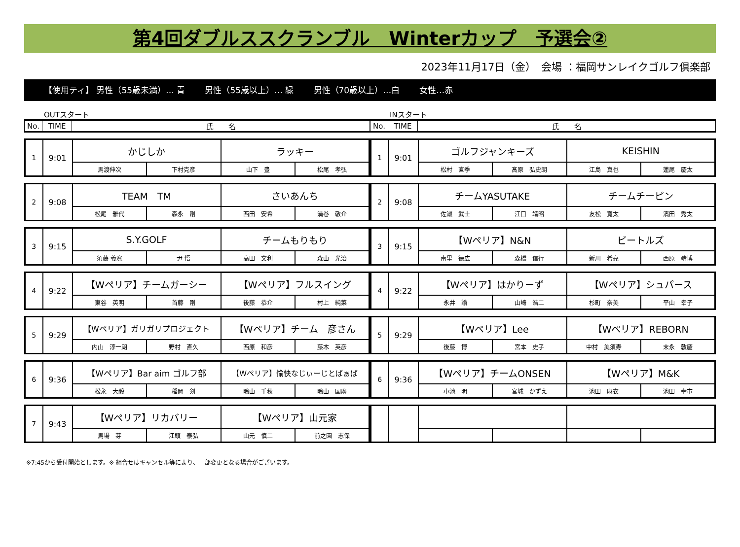第4回ダブルススクランブル　Winterカップ　予選会②
2023年11月17日（金）　会場 ：福岡サンレイクゴルフ倶楽部
【使用ティ】 男性（55歳未満）… 青 男性（55歳以上）… 緑 男性（70歳以上）…白 女性…赤
OUTスタート
| No. | TIME | 氏 名 |
| --- | --- | --- |
| 1 | 9:01 | かじしか | | ラッキー | |
| | | 馬渡伸次 | 下村克彦 | 山下 豊 | 松尾 孝弘 |
| 2 | 9:08 | TEAM TM | | さいあんち | |
| | | 松尾 雅代 | 森永 剛 | 西田 安希 | 渦巻 敬介 |
| 3 | 9:15 | S.Y.GOLF | | チームもりもり | |
| | | 須藤 義寛 | 尹 悟 | 高田 文利 | 森山 光治 |
| 4 | 9:22 | 【Wペリア】チームガーシー | | 【Wペリア】フルスイング | |
| | | 東谷 英明 | 首藤 剛 | 後藤 恭介 | 村上 純菜 |
| 5 | 9:29 | 【Wペリア】ガリガリプロジェクト | | 【Wペリア】チーム 彦さん | |
| | | 内山 淳一朗 | 野村 直久 | 西原 和彦 | 藤木 英彦 |
| 6 | 9:36 | 【Wペリア】Bar aim ゴルフ部 | | 【Wペリア】愉快なじぃーじとばぁば | |
| | | 松永 大毅 | 稲岡 剣 | 鴫山 千秋 | 鴫山 国廣 |
| 7 | 9:43 | 【Wペリア】リカバリー | | 【Wペリア】山元家 | |
| | | 馬場 芽 | 江頭 泰弘 | 山元 慎二 | 前之園 志保 |
INスタート
| No. | TIME | 氏 名 |
| --- | --- | --- |
| 1 | 9:01 | ゴルフジャンキーズ | | KEISHIN | |
| | | 松村 直季 | 髙原 弘史朗 | 江島 真也 | 蓮尾 慶太 |
| 2 | 9:08 | チームYASUTAKE | | チームチーピン | |
| | | 佐瀬 武士 | 江口 靖昭 | 友松 寛太 | 濱田 秀太 |
| 3 | 9:15 | 【Wペリア】N&N | | ビートルズ | |
| | | 南里 徳広 | 森橋 信行 | 新川 希亮 | 西原 靖博 |
| 4 | 9:22 | 【Wペリア】はかりーず | | 【Wペリア】シュパース | |
| | | 永井 諭 | 山崎 浩二 | 杉町 奈美 | 平山 幸子 |
| 5 | 9:29 | 【Wペリア】Lee | | 【Wペリア】REBORN | |
| | | 後藤 博 | 宮本 史子 | 中村 美須寿 | 末永 敦慶 |
| 6 | 9:36 | 【Wペリア】チームONSEN | | 【Wペリア】M&K | |
| | | 小池 明 | 宮城 かずえ | 池田 麻衣 | 池田 幸市 |
※7:45から受付開始とします。※ 組合せはキャンセル等により、一部変更となる場合がございます。